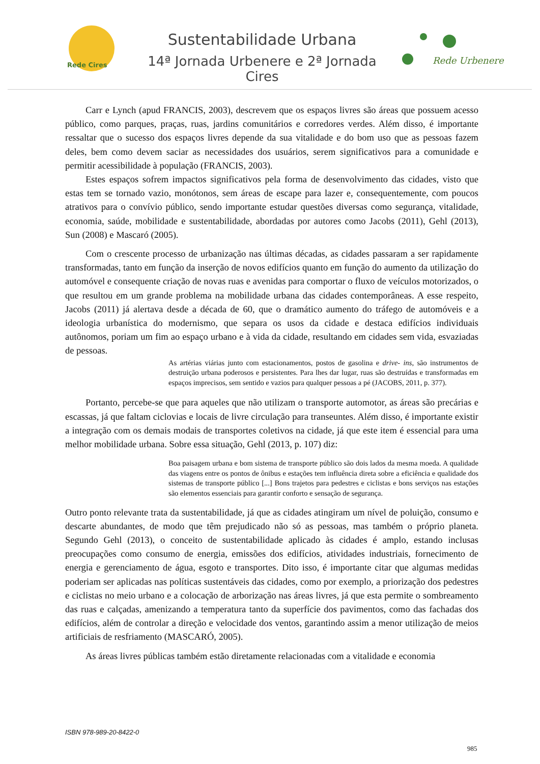Rede Cires
Sustentabilidade Urbana
14ª Jornada Urbenere e 2ª Jornada Cires
Rede Urbenere
Carr e Lynch (apud FRANCIS, 2003), descrevem que os espaços livres são áreas que possuem acesso público, como parques, praças, ruas, jardins comunitários e corredores verdes. Além disso, é importante ressaltar que o sucesso dos espaços livres depende da sua vitalidade e do bom uso que as pessoas fazem deles, bem como devem saciar as necessidades dos usuários, serem significativos para a comunidade e permitir acessibilidade à população (FRANCIS, 2003).
Estes espaços sofrem impactos significativos pela forma de desenvolvimento das cidades, visto que estas tem se tornado vazio, monótonos, sem áreas de escape para lazer e, consequentemente, com poucos atrativos para o convívio público, sendo importante estudar questões diversas como segurança, vitalidade, economia, saúde, mobilidade e sustentabilidade, abordadas por autores como Jacobs (2011), Gehl (2013), Sun (2008) e Mascaró (2005).
Com o crescente processo de urbanização nas últimas décadas, as cidades passaram a ser rapidamente transformadas, tanto em função da inserção de novos edifícios quanto em função do aumento da utilização do automóvel e consequente criação de novas ruas e avenidas para comportar o fluxo de veículos motorizados, o que resultou em um grande problema na mobilidade urbana das cidades contemporâneas. A esse respeito, Jacobs (2011) já alertava desde a década de 60, que o dramático aumento do tráfego de automóveis e a ideologia urbanística do modernismo, que separa os usos da cidade e destaca edifícios individuais autônomos, poriam um fim ao espaço urbano e à vida da cidade, resultando em cidades sem vida, esvaziadas de pessoas.
As artérias viárias junto com estacionamentos, postos de gasolina e drive- ins, são instrumentos de destruição urbana poderosos e persistentes. Para lhes dar lugar, ruas são destruídas e transformadas em espaços imprecisos, sem sentido e vazios para qualquer pessoas a pé (JACOBS, 2011, p. 377).
Portanto, percebe-se que para aqueles que não utilizam o transporte automotor, as áreas são precárias e escassas, já que faltam ciclovias e locais de livre circulação para transeuntes. Além disso, é importante existir a integração com os demais modais de transportes coletivos na cidade, já que este item é essencial para uma melhor mobilidade urbana. Sobre essa situação, Gehl (2013, p. 107) diz:
Boa paisagem urbana e bom sistema de transporte público são dois lados da mesma moeda. A qualidade das viagens entre os pontos de ônibus e estações tem influência direta sobre a eficiência e qualidade dos sistemas de transporte público [...] Bons trajetos para pedestres e ciclistas e bons serviços nas estações são elementos essenciais para garantir conforto e sensação de segurança.
Outro ponto relevante trata da sustentabilidade, já que as cidades atingiram um nível de poluição, consumo e descarte abundantes, de modo que têm prejudicado não só as pessoas, mas também o próprio planeta. Segundo Gehl (2013), o conceito de sustentabilidade aplicado às cidades é amplo, estando inclusas preocupações como consumo de energia, emissões dos edifícios, atividades industriais, fornecimento de energia e gerenciamento de água, esgoto e transportes. Dito isso, é importante citar que algumas medidas poderiam ser aplicadas nas políticas sustentáveis das cidades, como por exemplo, a priorização dos pedestres e ciclistas no meio urbano e a colocação de arborização nas áreas livres, já que esta permite o sombreamento das ruas e calçadas, amenizando a temperatura tanto da superfície dos pavimentos, como das fachadas dos edifícios, além de controlar a direção e velocidade dos ventos, garantindo assim a menor utilização de meios artificiais de resfriamento (MASCARÓ, 2005).
As áreas livres públicas também estão diretamente relacionadas com a vitalidade e economia
ISBN 978-989-20-8422-0
985